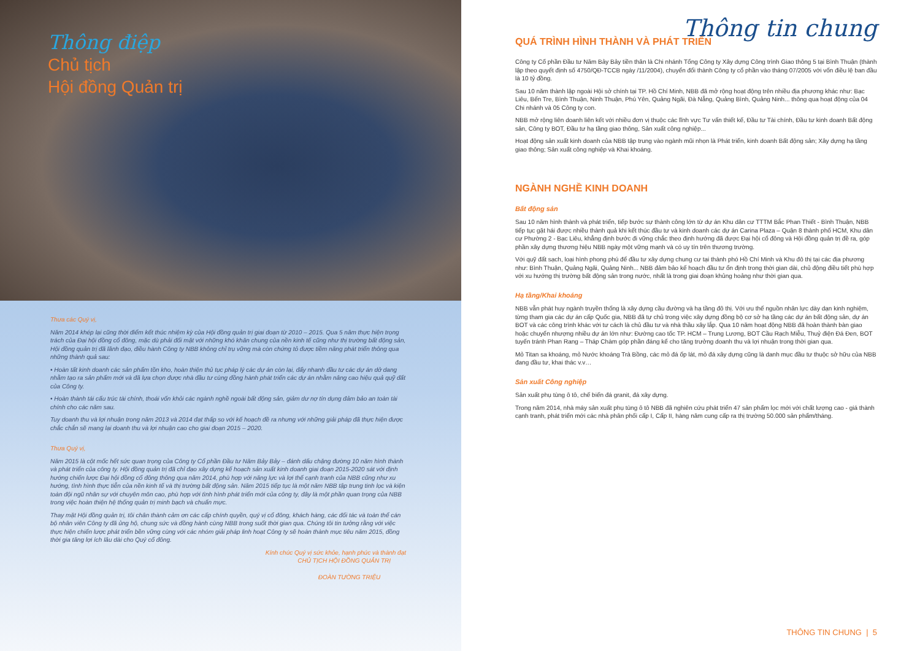Thông điệp
Chủ tịch
Hội đồng Quản trị
Thưa các Quý vị,
Năm 2014 khép lại cũng thời điểm kết thúc nhiệm kỳ của Hội đồng quản trị giai đoạn từ 2010 – 2015. Qua 5 năm thực hiện trọng trách của Đại hội đồng cổ đông, mặc dù phải đối mặt với những khó khăn chung của nền kinh tế cũng như thị trường bất động sản, Hội đồng quản trị đã lãnh đạo, điều hành Công ty NBB không chỉ trụ vững mà còn chứng tỏ được tiềm năng phát triển thông qua những thành quả sau:
• Hoàn tất kinh doanh các sản phẩm tồn kho, hoàn thiện thủ tục pháp lý các dự án còn lại, đẩy nhanh đầu tư các dự án dở dang nhằm tạo ra sản phẩm mới và đã lựa chọn được nhà đầu tư cùng đồng hành phát triển các dự án nhằm nâng cao hiệu quả quỹ đất của Công ty.
• Hoàn thành tái cấu trúc tài chính, thoái vốn khỏi các ngành nghề ngoài bất động sản, giảm dư nợ tín dụng đảm bảo an toàn tài chính cho các năm sau.
Tuy doanh thu và lợi nhuận trong năm 2013 và 2014 đạt thấp so với kế hoạch đề ra nhưng với những giải pháp đã thực hiện được chắc chắn sẽ mang lại doanh thu và lợi nhuận cao cho giai đoạn 2015 – 2020.
Thưa Quý vị,
Năm 2015 là cột mốc hết sức quan trọng của Công ty Cổ phần Đầu tư Năm Bảy Bảy – đánh dấu chặng đường 10 năm hình thành và phát triển của công ty. Hội đồng quản trị đã chỉ đạo xây dựng kế hoạch sản xuất kinh doanh giai đoạn 2015-2020 sát với định hướng chiến lược Đại hội đồng cổ đông thông qua năm 2014, phù hợp với năng lực và lợi thế cạnh tranh của NBB cũng như xu hướng, tình hình thực tiễn của nền kinh tế và thị trường bất động sản. Năm 2015 tiếp tục là một năm NBB tập trung tinh lọc và kiện toàn đội ngũ nhân sự với chuyên môn cao, phù hợp với tình hình phát triển mới của công ty, đây là một phần quan trọng của NBB trong việc hoàn thiện hệ thống quản trị minh bạch và chuẩn mực.
Thay mặt Hội đồng quản trị, tôi chân thành cảm ơn các cấp chính quyền, quý vị cổ đông, khách hàng, các đối tác và toàn thể cán bộ nhân viên Công ty đã ủng hộ, chung sức và đồng hành cùng NBB trong suốt thời gian qua. Chúng tôi tin tưởng rằng với việc thực hiện chiến lược phát triển bền vững cùng với các nhóm giải pháp linh hoạt Công ty sẽ hoàn thành mục tiêu năm 2015, đồng thời gia tăng lợi ích lâu dài cho Quý cổ đông.
Kính chúc Quý vị sức khỏe, hạnh phúc và thành đạt
CHỦ TỊCH HỘI ĐỒNG QUẢN TRỊ
ĐOÀN TƯỜNG TRIỆU
Thông tin chung
QUÁ TRÌNH HÌNH THÀNH VÀ PHÁT TRIỂN
Công ty Cổ phần Đầu tư Năm Bảy Bảy tiền thân là Chi nhánh Tổng Công ty Xây dựng Công trình Giao thông 5 tại Bình Thuận (thành lập theo quyết định số 4750/QĐ-TCCB ngày /11/2004), chuyển đổi thành Công ty cổ phần vào tháng 07/2005 với vốn điều lệ ban đầu là 10 tỷ đồng.
Sau 10 năm thành lập ngoài Hội sở chính tại TP. Hồ Chí Minh, NBB đã mở rộng hoạt động trên nhiều địa phương khác như: Bạc Liêu, Bến Tre, Bình Thuận, Ninh Thuận, Phú Yên, Quảng Ngãi, Đà Nẵng, Quảng Bình, Quảng Ninh... thông qua hoạt động của 04 Chi nhánh và 05 Công ty con.
NBB mở rộng liên doanh liên kết với nhiều đơn vị thuộc các lĩnh vực Tư vấn thiết kế, Đầu tư Tài chính, Đầu tư kinh doanh Bất động sản, Công ty BOT, Đầu tư hạ tầng giao thông, Sản xuất công nghiệp...
Hoạt động sản xuất kinh doanh của NBB tập trung vào ngành mũi nhọn là Phát triển, kinh doanh Bất động sản; Xây dựng hạ tầng giao thông; Sản xuất công nghiệp và Khai khoáng.
NGÀNH NGHỀ KINH DOANH
Bất động sản
Sau 10 năm hình thành và phát triển, tiếp bước sự thành công lớn từ dự án Khu dân cư TTTM Bắc Phan Thiết - Bình Thuận, NBB tiếp tục gặt hái được nhiều thành quả khi kết thúc đầu tư và kinh doanh các dự án Carina Plaza – Quận 8 thành phố HCM, Khu dân cư Phường 2 - Bạc Liêu, khẳng định bước đi vững chắc theo định hướng đã được Đại hội cổ đông và Hội đồng quản trị đề ra, góp phần xây dựng thương hiệu NBB ngày một vững mạnh và có uy tín trên thương trường.
Với quỹ đất sạch, loại hình phong phú để đầu tư xây dựng chung cư tại thành phó Hồ Chí Minh và Khu đô thị tại các địa phương như: Bình Thuận, Quảng Ngãi, Quảng Ninh... NBB đảm bảo kế hoạch đầu tư ổn định trong thời gian dài, chủ động điều tiết phù hợp với xu hướng thị trường bất động sản trong nước, nhất là trong giai đoạn khủng hoảng như thời gian qua.
Hạ tầng/Khai khoáng
NBB vẫn phát huy ngành truyền thống là xây dựng cầu đường và hạ tầng đô thị. Với ưu thế nguồn nhân lực dày dạn kinh nghiệm, từng tham gia các dự án cấp Quốc gia, NBB đã tự chủ trong việc xây dựng đồng bộ cơ sở hạ tầng các dự án bất động sản, dự án BOT và các công trình khác với tư cách là chủ đầu tư và nhà thầu xây lắp. Qua 10 năm hoạt động NBB đã hoàn thành bàn giao hoặc chuyển nhượng nhiều dự án lớn như: Đường cao tốc TP. HCM – Trung Lương, BOT Cầu Rạch Miễu, Thuỷ điện Đá Đen, BOT tuyến tránh Phan Rang – Tháp Chàm góp phần đáng kể cho tăng trưởng doanh thu và lợi nhuận trong thời gian qua.
Mỏ Titan sa khoáng, mỏ Nước khoáng Trà Bồng, các mỏ đá ốp lát, mỏ đá xây dựng cũng là danh mục đầu tư thuộc sở hữu của NBB đang đầu tư, khai thác v.v…
Sản xuất Công nghiệp
Sản xuất phụ tùng ô tô, chế biến đá granit, đá xây dựng.
Trong năm 2014, nhà máy sản xuất phụ tùng ô tô NBB đã nghiên cứu phát triển 47 sản phẩm lọc mới với chất lượng cao - giá thành cạnh tranh, phát triển mới các nhà phân phối cấp I, Cấp II, hàng năm cung cấp ra thị trường 50.000 sản phẩm/tháng.
THÔNG TIN CHUNG | 5